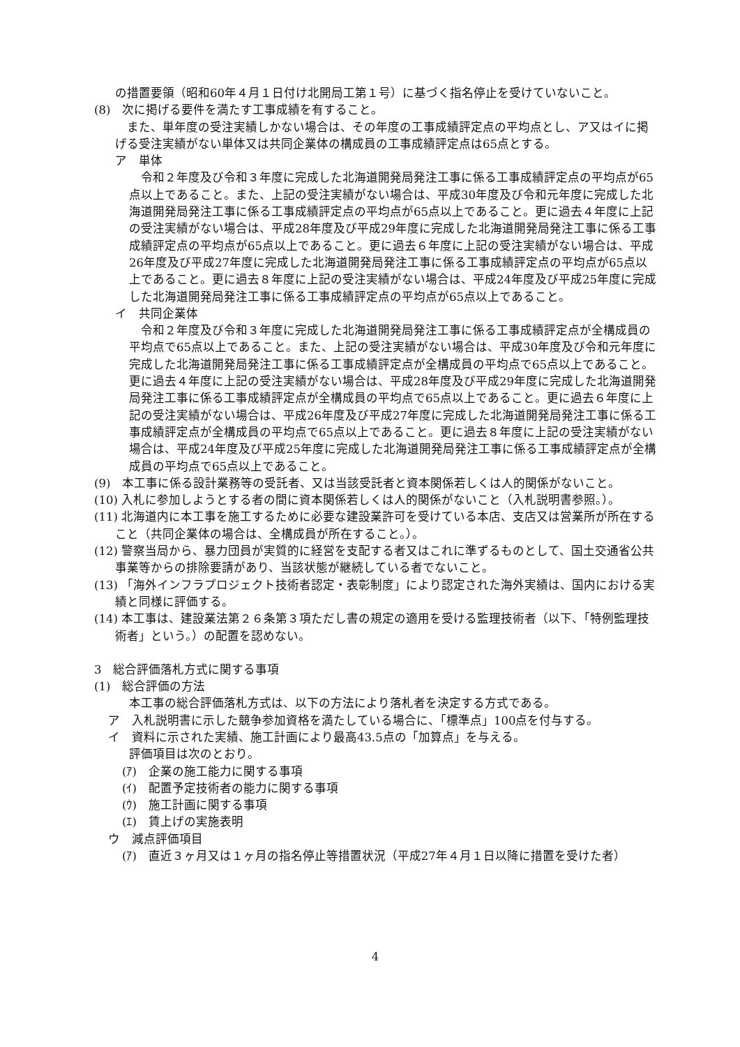の措置要領（昭和60年４月１日付け北開局工第１号）に基づく指名停止を受けていないこと。
(8)　次に掲げる要件を満たす工事成績を有すること。
　また、単年度の受注実績しかない場合は、その年度の工事成績評定点の平均点とし、ア又はイに掲げる受注実績がない単体又は共同企業体の構成員の工事成績評定点は65点とする。
ア　単体
　令和２年度及び令和３年度に完成した北海道開発局発注工事に係る工事成績評定点の平均点が65点以上であること。また、上記の受注実績がない場合は、平成30年度及び令和元年度に完成した北海道開発局発注工事に係る工事成績評定点の平均点が65点以上であること。更に過去４年度に上記の受注実績がない場合は、平成28年度及び平成29年度に完成した北海道開発局発注工事に係る工事成績評定点の平均点が65点以上であること。更に過去６年度に上記の受注実績がない場合は、平成26年度及び平成27年度に完成した北海道開発局発注工事に係る工事成績評定点の平均点が65点以上であること。更に過去８年度に上記の受注実績がない場合は、平成24年度及び平成25年度に完成した北海道開発局発注工事に係る工事成績評定点の平均点が65点以上であること。
イ　共同企業体
　令和２年度及び令和３年度に完成した北海道開発局発注工事に係る工事成績評定点が全構成員の平均点で65点以上であること。また、上記の受注実績がない場合は、平成30年度及び令和元年度に完成した北海道開発局発注工事に係る工事成績評定点が全構成員の平均点で65点以上であること。更に過去４年度に上記の受注実績がない場合は、平成28年度及び平成29年度に完成した北海道開発局発注工事に係る工事成績評定点が全構成員の平均点で65点以上であること。更に過去６年度に上記の受注実績がない場合は、平成26年度及び平成27年度に完成した北海道開発局発注工事に係る工事成績評定点が全構成員の平均点で65点以上であること。更に過去８年度に上記の受注実績がない場合は、平成24年度及び平成25年度に完成した北海道開発局発注工事に係る工事成績評定点が全構成員の平均点で65点以上であること。
(9)　本工事に係る設計業務等の受託者、又は当該受託者と資本関係若しくは人的関係がないこと。
(10) 入札に参加しようとする者の間に資本関係若しくは人的関係がないこと（入札説明書参照。）。
(11) 北海道内に本工事を施工するために必要な建設業許可を受けている本店、支店又は営業所が所在すること（共同企業体の場合は、全構成員が所在すること。）。
(12) 警察当局から、暴力団員が実質的に経営を支配する者又はこれに準ずるものとして、国土交通省公共事業等からの排除要請があり、当該状態が継続している者でないこと。
(13) 「海外インフラプロジェクト技術者認定・表彰制度」により認定された海外実績は、国内における実績と同様に評価する。
(14) 本工事は、建設業法第２６条第３項ただし書の規定の適用を受ける監理技術者（以下、「特例監理技術者」という。）の配置を認めない。
3　総合評価落札方式に関する事項
(1)　総合評価の方法
本工事の総合評価落札方式は、以下の方法により落札者を決定する方式である。
ア　入札説明書に示した競争参加資格を満たしている場合に、「標準点」100点を付与する。
イ　資料に示された実績、施工計画により最高43.5点の「加算点」を与える。
評価項目は次のとおり。
(ｱ)　企業の施工能力に関する事項
(ｲ)　配置予定技術者の能力に関する事項
(ｳ)　施工計画に関する事項
(ｴ)　賃上げの実施表明
ウ　減点評価項目
(ｱ)　直近３ヶ月又は１ヶ月の指名停止等措置状況（平成27年４月１日以降に措置を受けた者）
4